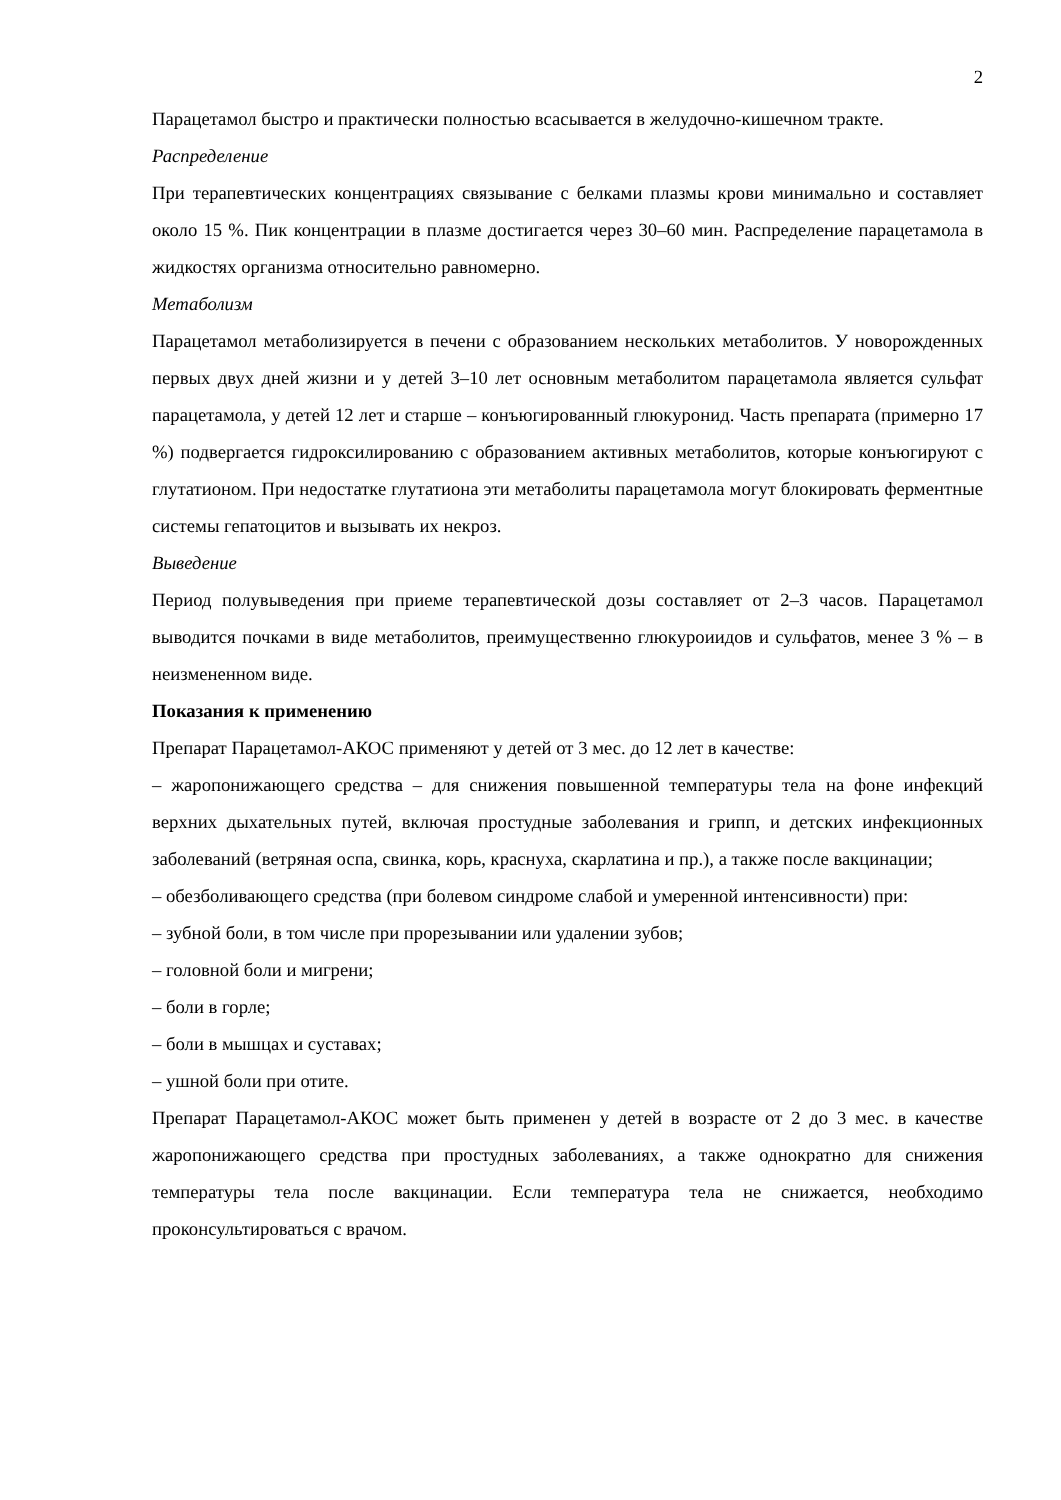2
Парацетамол быстро и практически полностью всасывается в желудочно-кишечном тракте.
Распределение
При терапевтических концентрациях связывание с белками плазмы крови минимально и составляет около 15 %. Пик концентрации в плазме достигается через 30–60 мин. Распределение парацетамола в жидкостях организма относительно равномерно.
Метаболизм
Парацетамол метаболизируется в печени с образованием нескольких метаболитов. У новорожденных первых двух дней жизни и у детей 3–10 лет основным метаболитом парацетамола является сульфат парацетамола, у детей 12 лет и старше – конъюгированный глюкуронид. Часть препарата (примерно 17 %) подвергается гидроксилированию с образованием активных метаболитов, которые конъюгируют с глутатионом. При недостатке глутатиона эти метаболиты парацетамола могут блокировать ферментные системы гепатоцитов и вызывать их некроз.
Выведение
Период полувыведения при приеме терапевтической дозы составляет от 2–3 часов. Парацетамол выводится почками в виде метаболитов, преимущественно глюкуроиидов и сульфатов, менее 3 % – в неизмененном виде.
Показания к применению
Препарат Парацетамол-АКОС применяют у детей от 3 мес. до 12 лет в качестве:
– жаропонижающего средства – для снижения повышенной температуры тела на фоне инфекций верхних дыхательных путей, включая простудные заболевания и грипп, и детских инфекционных заболеваний (ветряная оспа, свинка, корь, краснуха, скарлатина и пр.), а также после вакцинации;
– обезболивающего средства (при болевом синдроме слабой и умеренной интенсивности) при:
– зубной боли, в том числе при прорезывании или удалении зубов;
– головной боли и мигрени;
– боли в горле;
– боли в мышцах и суставах;
– ушной боли при отите.
Препарат Парацетамол-АКОС может быть применен у детей в возрасте от 2 до 3 мес. в качестве жаропонижающего средства при простудных заболеваниях, а также однократно для снижения температуры тела после вакцинации. Если температура тела не снижается, необходимо проконсультироваться с врачом.